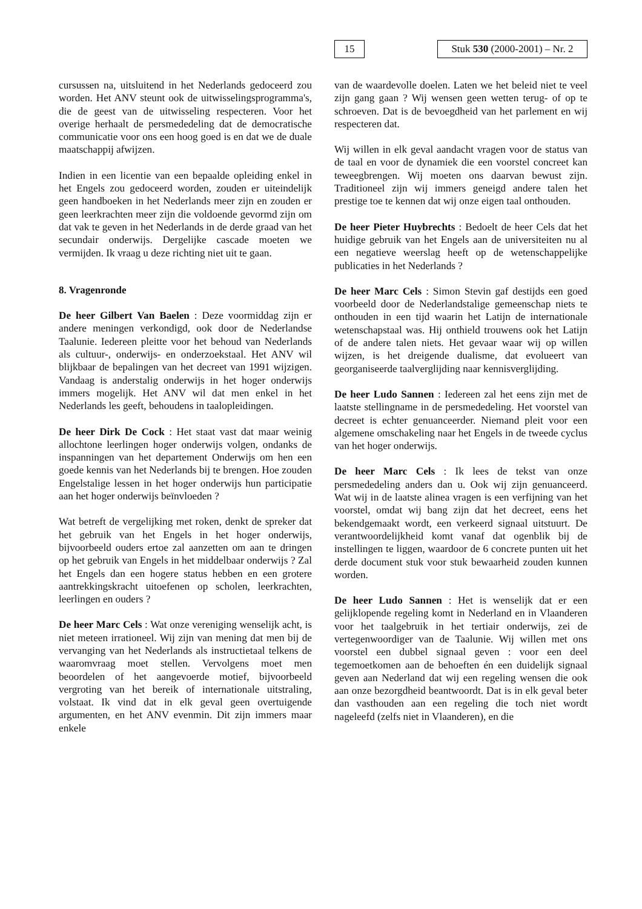15
Stuk 530 (2000-2001) – Nr. 2
cursussen na, uitsluitend in het Nederlands gedoceerd zou worden. Het ANV steunt ook de uitwisselingsprogramma's, die de geest van de uitwisseling respecteren. Voor het overige herhaalt de persmededeling dat de democratische communicatie voor ons een hoog goed is en dat we de duale maatschappij afwijzen.
Indien in een licentie van een bepaalde opleiding enkel in het Engels zou gedoceerd worden, zouden er uiteindelijk geen handboeken in het Nederlands meer zijn en zouden er geen leerkrachten meer zijn die voldoende gevormd zijn om dat vak te geven in het Nederlands in de derde graad van het secundair onderwijs. Dergelijke cascade moeten we vermijden. Ik vraag u deze richting niet uit te gaan.
8. Vragenronde
De heer Gilbert Van Baelen : Deze voormiddag zijn er andere meningen verkondigd, ook door de Nederlandse Taalunie. Iedereen pleitte voor het behoud van Nederlands als cultuur-, onderwijs- en onderzoekstaal. Het ANV wil blijkbaar de bepalingen van het decreet van 1991 wijzigen. Vandaag is anderstalig onderwijs in het hoger onderwijs immers mogelijk. Het ANV wil dat men enkel in het Nederlands les geeft, behoudens in taalopleidingen.
De heer Dirk De Cock : Het staat vast dat maar weinig allochtone leerlingen hoger onderwijs volgen, ondanks de inspanningen van het departement Onderwijs om hen een goede kennis van het Nederlands bij te brengen. Hoe zouden Engelstalige lessen in het hoger onderwijs hun participatie aan het hoger onderwijs beïnvloeden ?
Wat betreft de vergelijking met roken, denkt de spreker dat het gebruik van het Engels in het hoger onderwijs, bijvoorbeeld ouders ertoe zal aanzetten om aan te dringen op het gebruik van Engels in het middelbaar onderwijs ? Zal het Engels dan een hogere status hebben en een grotere aantrekkingskracht uitoefenen op scholen, leerkrachten, leerlingen en ouders ?
De heer Marc Cels : Wat onze vereniging wenselijk acht, is niet meteen irrationeel. Wij zijn van mening dat men bij de vervanging van het Nederlands als instructietaal telkens de waaromvraag moet stellen. Vervolgens moet men beoordelen of het aangevoerde motief, bijvoorbeeld vergroting van het bereik of internationale uitstraling, volstaat. Ik vind dat in elk geval geen overtuigende argumenten, en het ANV evenmin. Dit zijn immers maar enkele
van de waardevolle doelen. Laten we het beleid niet te veel zijn gang gaan ? Wij wensen geen wetten terug- of op te schroeven. Dat is de bevoegdheid van het parlement en wij respecteren dat.
Wij willen in elk geval aandacht vragen voor de status van de taal en voor de dynamiek die een voorstel concreet kan teweegbrengen. Wij moeten ons daarvan bewust zijn. Traditioneel zijn wij immers geneigd andere talen het prestige toe te kennen dat wij onze eigen taal onthouden.
De heer Pieter Huybrechts : Bedoelt de heer Cels dat het huidige gebruik van het Engels aan de universiteiten nu al een negatieve weerslag heeft op de wetenschappelijke publicaties in het Nederlands ?
De heer Marc Cels : Simon Stevin gaf destijds een goed voorbeeld door de Nederlandstalige gemeenschap niets te onthouden in een tijd waarin het Latijn de internationale wetenschapstaal was. Hij onthield trouwens ook het Latijn of de andere talen niets. Het gevaar waar wij op willen wijzen, is het dreigende dualisme, dat evolueert van georganiseerde taalverglijding naar kennisverglijding.
De heer Ludo Sannen : Iedereen zal het eens zijn met de laatste stellingname in de persmededeling. Het voorstel van decreet is echter genuanceerder. Niemand pleit voor een algemene omschakeling naar het Engels in de tweede cyclus van het hoger onderwijs.
De heer Marc Cels : Ik lees de tekst van onze persmededeling anders dan u. Ook wij zijn genuanceerd. Wat wij in de laatste alinea vragen is een verfijning van het voorstel, omdat wij bang zijn dat het decreet, eens het bekendgemaakt wordt, een verkeerd signaal uitstuurt. De verantwoordelijkheid komt vanaf dat ogenblik bij de instellingen te liggen, waardoor de 6 concrete punten uit het derde document stuk voor stuk bewaarheid zouden kunnen worden.
De heer Ludo Sannen : Het is wenselijk dat er een gelijklopende regeling komt in Nederland en in Vlaanderen voor het taalgebruik in het tertiair onderwijs, zei de vertegenwoordiger van de Taalunie. Wij willen met ons voorstel een dubbel signaal geven : voor een deel tegemoetkomen aan de behoeften én een duidelijk signaal geven aan Nederland dat wij een regeling wensen die ook aan onze bezorgdheid beantwoordt. Dat is in elk geval beter dan vasthouden aan een regeling die toch niet wordt nageleefd (zelfs niet in Vlaanderen), en die